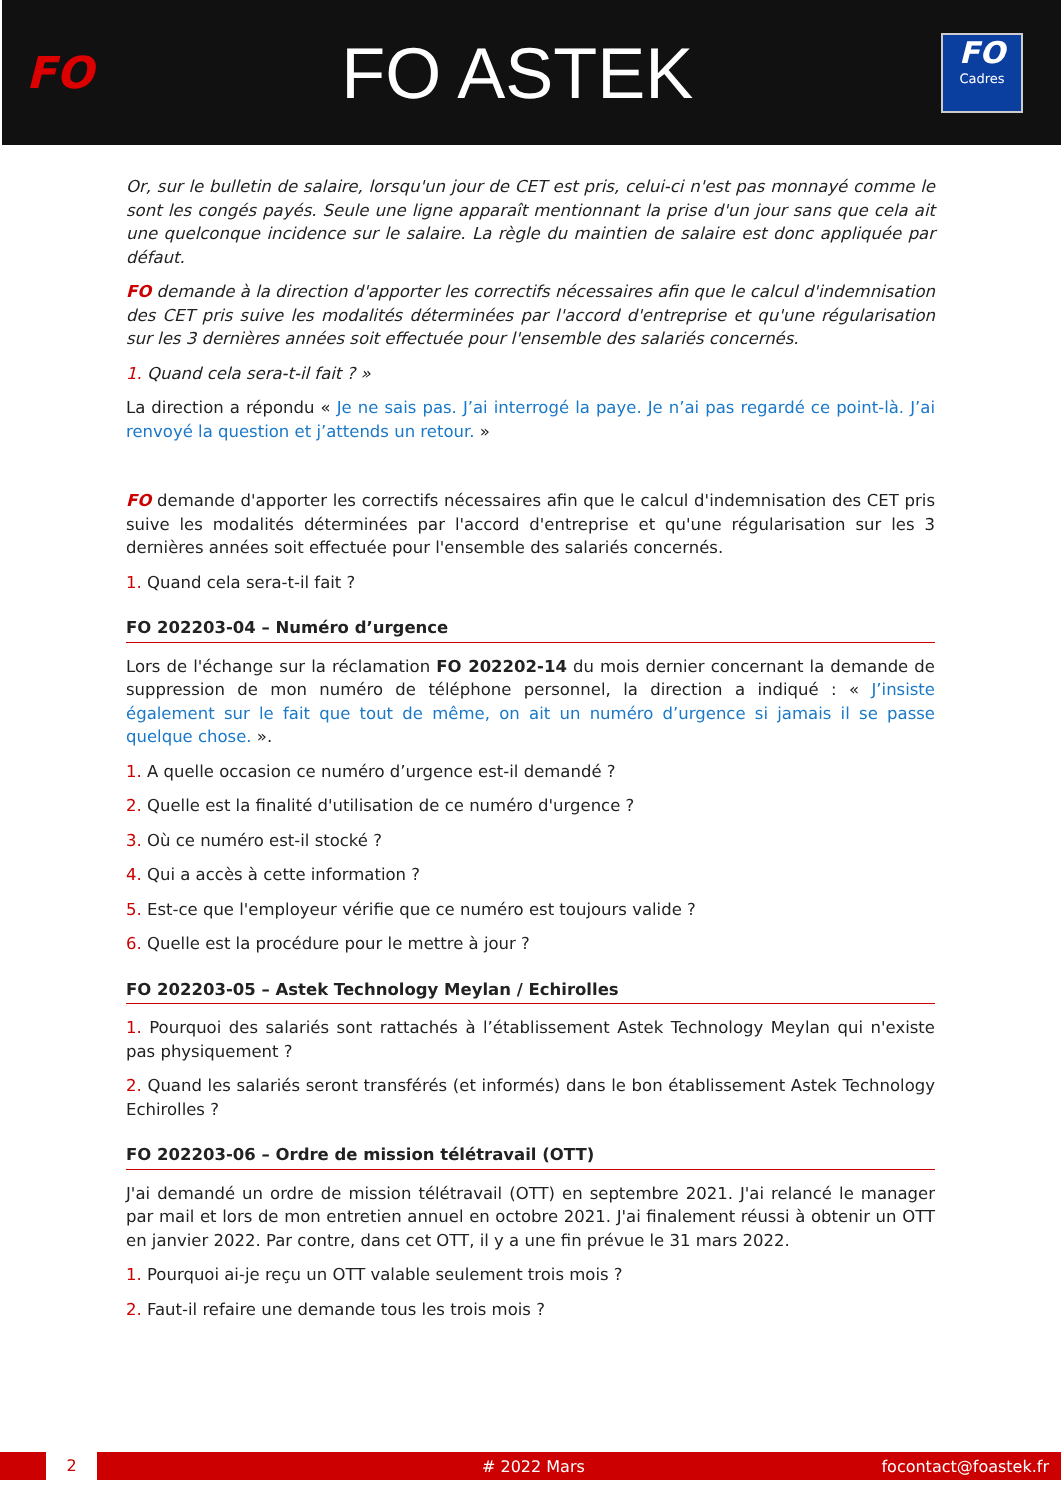FO
FO ASTEK
FO
Cadres
Or, sur le bulletin de salaire, lorsqu'un jour de CET est pris, celui-ci n'est pas monnayé comme le sont les congés payés. Seule une ligne apparaît mentionnant la prise d'un jour sans que cela ait une quelconque incidence sur le salaire. La règle du maintien de salaire est donc appliquée par défaut.
FO demande à la direction d'apporter les correctifs nécessaires afin que le calcul d'indemnisation des CET pris suive les modalités déterminées par l'accord d'entreprise et qu'une régularisation sur les 3 dernières années soit effectuée pour l'ensemble des salariés concernés.
1. Quand cela sera-t-il fait ? »
La direction a répondu « Je ne sais pas. J’ai interrogé la paye. Je n’ai pas regardé ce point-là. J’ai renvoyé la question et j’attends un retour. »
FO demande d'apporter les correctifs nécessaires afin que le calcul d'indemnisation des CET pris suive les modalités déterminées par l'accord d'entreprise et qu'une régularisation sur les 3 dernières années soit effectuée pour l'ensemble des salariés concernés.
1. Quand cela sera-t-il fait ?
FO 202203-04 – Numéro d’urgence
Lors de l'échange sur la réclamation FO 202202-14 du mois dernier concernant la demande de suppression de mon numéro de téléphone personnel, la direction a indiqué : « J’insiste également sur le fait que tout de même, on ait un numéro d’urgence si jamais il se passe quelque chose. ».
1. A quelle occasion ce numéro d’urgence est-il demandé ?
2. Quelle est la finalité d'utilisation de ce numéro d'urgence ?
3. Où ce numéro est-il stocké ?
4. Qui a accès à cette information ?
5. Est-ce que l'employeur vérifie que ce numéro est toujours valide ?
6. Quelle est la procédure pour le mettre à jour ?
FO 202203-05 – Astek Technology Meylan / Echirolles
1. Pourquoi des salariés sont rattachés à l’établissement Astek Technology Meylan qui n'existe pas physiquement ?
2. Quand les salariés seront transférés (et informés) dans le bon établissement Astek Technology Echirolles ?
FO 202203-06 – Ordre de mission télétravail (OTT)
J'ai demandé un ordre de mission télétravail (OTT) en septembre 2021. J'ai relancé le manager par mail et lors de mon entretien annuel en octobre 2021. J'ai finalement réussi à obtenir un OTT en janvier 2022. Par contre, dans cet OTT, il y a une fin prévue le 31 mars 2022.
1. Pourquoi ai-je reçu un OTT valable seulement trois mois ?
2. Faut-il refaire une demande tous les trois mois ?
2
# 2022 Mars focontact@foastek.fr